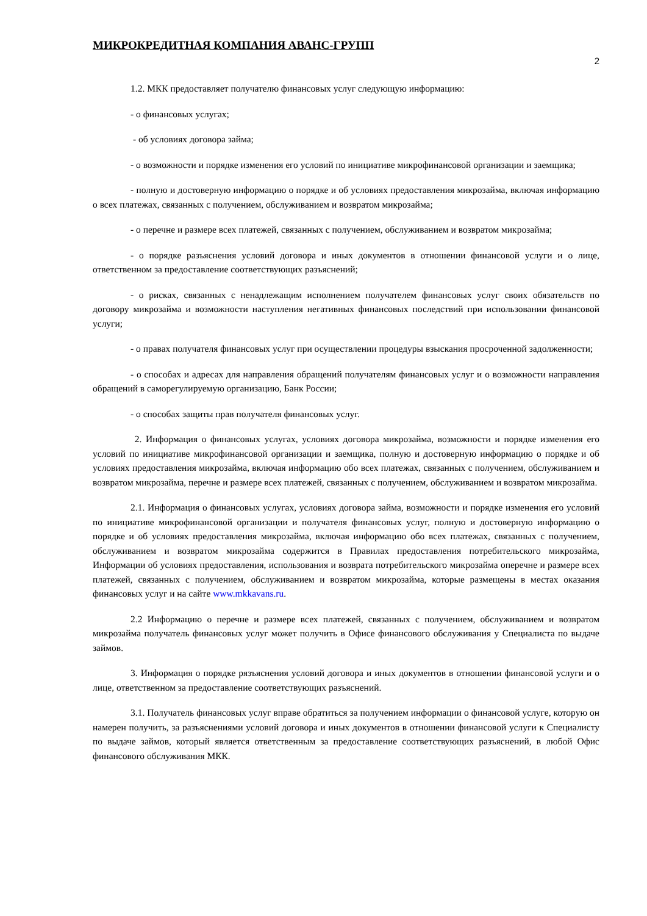МИКРОКРЕДИТНАЯ КОМПАНИЯ АВАНС-ГРУПП
2
1.2. МКК предоставляет получателю финансовых услуг следующую информацию:
- о финансовых услугах;
- об условиях договора займа;
- о возможности и порядке изменения его условий по инициативе микрофинансовой организации и заемщика;
- полную и достоверную информацию о порядке и об условиях предоставления микрозайма, включая информацию о всех платежах, связанных с получением, обслуживанием и возвратом микрозайма;
- о перечне и размере всех платежей, связанных с получением, обслуживанием и возвратом микрозайма;
- о порядке разъяснения условий договора и иных документов в отношении финансовой услуги и о лице, ответственном за предоставление соответствующих разъяснений;
- о рисках, связанных с ненадлежащим исполнением получателем финансовых услуг своих обязательств по договору микрозайма и возможности наступления негативных финансовых последствий при использовании финансовой услуги;
- о правах получателя финансовых услуг при осуществлении процедуры взыскания просроченной задолженности;
- о способах и адресах для направления обращений получателям финансовых услуг и о возможности направления обращений в саморегулируемую организацию, Банк России;
- о способах защиты прав получателя финансовых услуг.
2. Информация о финансовых услугах, условиях договора микрозайма, возможности и порядке изменения его условий по инициативе микрофинансовой организации и заемщика, полную и достоверную информацию о порядке и об условиях предоставления микрозайма, включая информацию обо всех платежах, связанных с получением, обслуживанием и возвратом микрозайма, перечне и размере всех платежей, связанных с получением, обслуживанием и возвратом микрозайма.
2.1. Информация о финансовых услугах, условиях договора займа, возможности и порядке изменения его условий по инициативе микрофинансовой организации и получателя финансовых услуг, полную и достоверную информацию о порядке и об условиях предоставления микрозайма, включая информацию обо всех платежах, связанных с получением, обслуживанием и возвратом микрозайма содержится в Правилах предоставления потребительского микрозайма, Информации об условиях предоставления, использования и возврата потребительского микрозайма оперечне и размере всех платежей, связанных с получением, обслуживанием и возвратом микрозайма, которые размещены в местах оказания финансовых услуг и на сайте www.mkkavans.ru.
2.2 Информацию о перечне и размере всех платежей, связанных с получением, обслуживанием и возвратом микрозайма получатель финансовых услуг может получить в Офисе финансового обслуживания у Специалиста по выдаче займов.
3. Информация о порядке рязъяснения условий договора и иных документов в отношении финансовой услуги и о лице, ответственном за предоставление соответствующих разъяснений.
3.1. Получатель финансовых услуг вправе обратиться за получением информации о финансовой услуге, которую он намерен получить, за разъяснениями условий договора и иных документов в отношении финансовой услуги к Специалисту по выдаче займов, который является ответственным за предоставление соответствующих разъяснений, в любой Офис финансового обслуживания МКК.